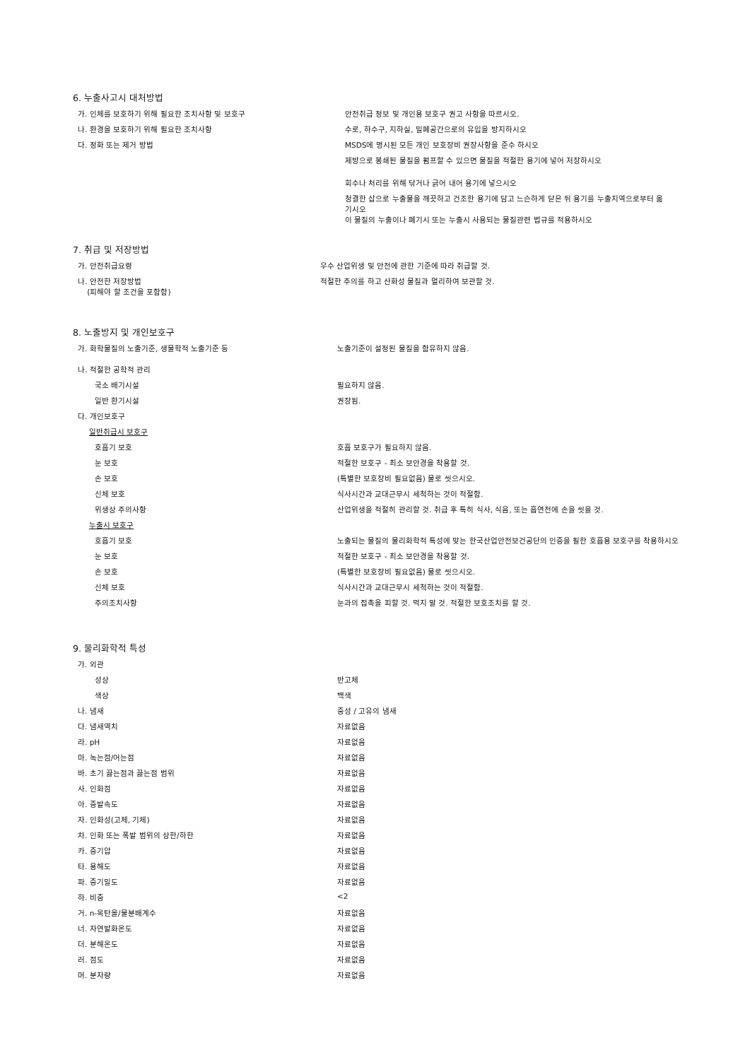6. 누출사고시 대처방법
| 가. 인체를 보호하기 위해 필요한 조치사항 및 보호구 | 안전취급 정보 및 개인용 보호구 권고 사항을 따르시오. |
| 나. 환경을 보호하기 위해 필요한 조치사항 | 수로, 하수구, 지하실, 밀폐공간으로의 유입을 방지하시오 |
| 다. 정화 또는 제거 방법 | MSDS에 명시된 모든 개인 보호장비 권장사항을 준수 하시오 |
| | 제방으로 봉쇄된 물질을 펌프할 수 있으면 물질을 적절한 용기에 넣어 저장하시오 |
| | 회수나 처리를 위해 닦거나 긁어 내어 용기에 넣으시오 |
| | 청결한 삽으로 누출물을 깨끗하고 건조한 용기에 담고 느슨하게 닫은 뒤 용기를 누출지역으로부터 옮기시오 |
| | 이 물질의 누출이나 폐기시 또는 누출시 사용되는 물질관련 법규를 적용하시오 |
7. 취급 및 저장방법
| 가. 안전취급요령 | 우수 산업위생 및 안전에 관한 기준에 따라 취급할 것. |
| 나. 안전한 저장방법 (피해야 할 조건을 포함함) | 적절한 주의를 하고 산화성 물질과 멀리하여 보관할 것. |
8. 노출방지 및 개인보호구
| 가. 화학물질의 노출기준, 생물학적 노출기준 등 | 노출기준이 설정된 물질을 함유하지 않음. |
| 나. 적절한 공학적 관리 | |
| 국소 배기시설 | 필요하지 않음. |
| 일반 환기시설 | 권장됨. |
| 다. 개인보호구 | |
| 일반취급시 보호구 | |
| 호흡기 보호 | 호흡 보호구가 필요하지 않음. |
| 눈 보호 | 적절한 보호구 - 최소 보안경을 착용할 것. |
| 손 보호 | (특별한 보호장비 필요없음) 물로 씻으시오. |
| 신체 보호 | 식사시간과 교대근무시 세척하는 것이 적절함. |
| 위생상 주의사항 | 산업위생을 적절히 관리할 것. 취급 후 특히 식사, 식음, 또는 흡연전에 손을 씻을 것. |
| 누출시 보호구 | |
| 호흡기 보호 | 노출되는 물질의 물리화학적 특성에 맞는 한국산업안전보건공단의 인증을 필한 호흡용 보호구를 착용하시오 |
| 눈 보호 | 적절한 보호구 - 최소 보안경을 착용할 것. |
| 손 보호 | (특별한 보호장비 필요없음) 물로 씻으시오. |
| 신체 보호 | 식사시간과 교대근무시 세척하는 것이 적절함. |
| 주의조치사항 | 눈과의 접촉을 피할 것. 먹지 말 것. 적절한 보호조치를 할 것. |
9. 물리화학적 특성
| 가. 외관 | |
| 성상 | 반고체 |
| 색상 | 백색 |
| 나. 냄새 | 중성 / 고유의 냄새 |
| 다. 냄새역치 | 자료없음 |
| 라. pH | 자료없음 |
| 마. 녹는점/어는점 | 자료없음 |
| 바. 초기 끓는점과 끓는점 범위 | 자료없음 |
| 사. 인화점 | 자료없음 |
| 아. 증발속도 | 자료없음 |
| 자. 인화성(고체, 기체) | 자료없음 |
| 차. 인화 또는 폭발 범위의 상한/하한 | 자료없음 |
| 카. 증기압 | 자료없음 |
| 타. 용해도 | 자료없음 |
| 파. 증기밀도 | 자료없음 |
| 하. 비중 | <2 |
| 거. n-옥탄올/물분배계수 | 자료없음 |
| 너. 자연발화온도 | 자료없음 |
| 더. 분해온도 | 자료없음 |
| 러. 점도 | 자료없음 |
| 머. 분자량 | 자료없음 |